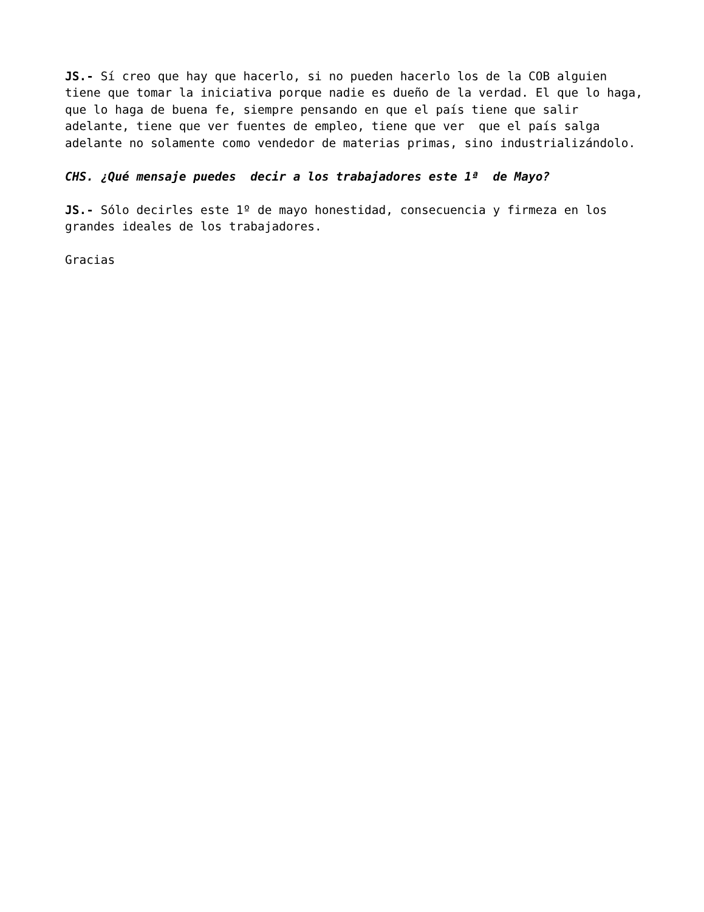JS.- Sí creo que hay que hacerlo, si no pueden hacerlo los de la COB alguien tiene que tomar la iniciativa porque nadie es dueño de la verdad. El que lo haga, que lo haga de buena fe, siempre pensando en que el país tiene que salir adelante, tiene que ver fuentes de empleo, tiene que ver que el país salga adelante no solamente como vendedor de materias primas, sino industrializándolo.
CHS. ¿Qué mensaje puedes decir a los trabajadores este 1ª de Mayo?
JS.- Sólo decirles este 1º de mayo honestidad, consecuencia y firmeza en los grandes ideales de los trabajadores.
Gracias